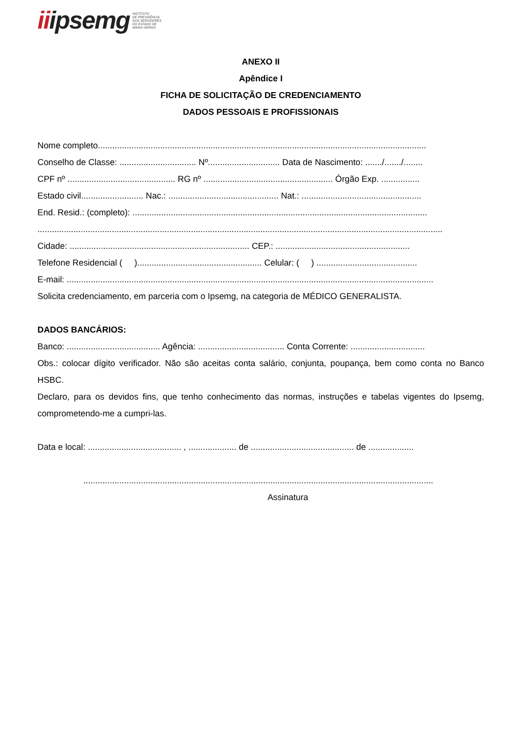iiipsemg
INSTITUTO
DE PREVIDÊNCIA
DOS SERVIDORES
DO ESTADO DE
MINAS GERAIS
ANEXO II
Apêndice I
FICHA DE SOLICITAÇÃO DE CREDENCIAMENTO
DADOS PESSOAIS E PROFISSIONAIS
Nome completo.........................................................................................................................................
Conselho de Classe: ................................ Nº.............................. Data de Nascimento: ......./......./........
CPF nº ............................................. RG nº ...................................................... Órgão Exp. ................
Estado civil.......................... Nac.: .............................................. Nat.: ..................................................
End. Resid.: (completo): ...........................................................................................................................
.........................................................................................................................................................................
Cidade: ........................................................................... CEP.: ........................................................
Telefone Residencial ( ).................................................... Celular: ( ) ..........................................
E-mail: .........................................................................................................................................................
Solicita credenciamento, em parceria com o Ipsemg, na categoria de MÉDICO GENERALISTA.
DADOS BANCÁRIOS:
Banco: ....................................... Agência: .................................... Conta Corrente: ...............................
Obs.: colocar dígito verificador. Não são aceitas conta salário, conjunta, poupança, bem como conta no Banco HSBC.
Declaro, para os devidos fins, que tenho conhecimento das normas, instruções e tabelas vigentes do Ipsemg, comprometendo-me a cumpri-las.
Data e local: ....................................... , .................... de ........................................... de ...................
..................................................................................................................................................
Assinatura